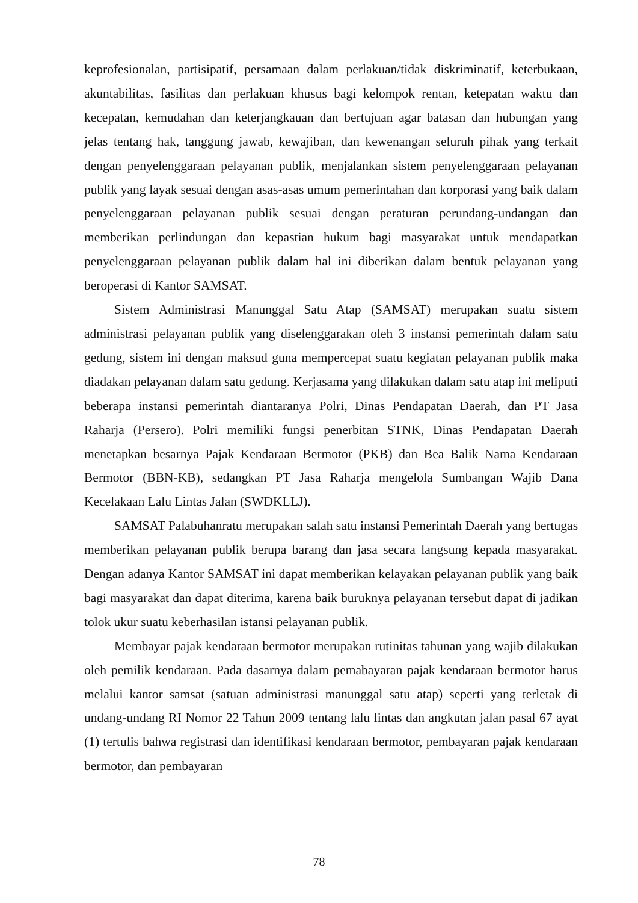keprofesionalan, partisipatif, persamaan dalam perlakuan/tidak diskriminatif, keterbukaan, akuntabilitas, fasilitas dan perlakuan khusus bagi kelompok rentan, ketepatan waktu dan kecepatan, kemudahan dan keterjangkauan dan bertujuan agar batasan dan hubungan yang jelas tentang hak, tanggung jawab, kewajiban, dan kewenangan seluruh pihak yang terkait dengan penyelenggaraan pelayanan publik, menjalankan sistem penyelenggaraan pelayanan publik yang layak sesuai dengan asas-asas umum pemerintahan dan korporasi yang baik dalam penyelenggaraan pelayanan publik sesuai dengan peraturan perundang-undangan dan memberikan perlindungan dan kepastian hukum bagi masyarakat untuk mendapatkan penyelenggaraan pelayanan publik dalam hal ini diberikan dalam bentuk pelayanan yang beroperasi di Kantor SAMSAT.
Sistem Administrasi Manunggal Satu Atap (SAMSAT) merupakan suatu sistem administrasi pelayanan publik yang diselenggarakan oleh 3 instansi pemerintah dalam satu gedung, sistem ini dengan maksud guna mempercepat suatu kegiatan pelayanan publik maka diadakan pelayanan dalam satu gedung. Kerjasama yang dilakukan dalam satu atap ini meliputi beberapa instansi pemerintah diantaranya Polri, Dinas Pendapatan Daerah, dan PT Jasa Raharja (Persero). Polri memiliki fungsi penerbitan STNK, Dinas Pendapatan Daerah menetapkan besarnya Pajak Kendaraan Bermotor (PKB) dan Bea Balik Nama Kendaraan Bermotor (BBN-KB), sedangkan PT Jasa Raharja mengelola Sumbangan Wajib Dana Kecelakaan Lalu Lintas Jalan (SWDKLLJ).
SAMSAT Palabuhanratu merupakan salah satu instansi Pemerintah Daerah yang bertugas memberikan pelayanan publik berupa barang dan jasa secara langsung kepada masyarakat. Dengan adanya Kantor SAMSAT ini dapat memberikan kelayakan pelayanan publik yang baik bagi masyarakat dan dapat diterima, karena baik buruknya pelayanan tersebut dapat di jadikan tolok ukur suatu keberhasilan istansi pelayanan publik.
Membayar pajak kendaraan bermotor merupakan rutinitas tahunan yang wajib dilakukan oleh pemilik kendaraan. Pada dasarnya dalam pemabayaran pajak kendaraan bermotor harus melalui kantor samsat (satuan administrasi manunggal satu atap) seperti yang terletak di undang-undang RI Nomor 22 Tahun 2009 tentang lalu lintas dan angkutan jalan pasal 67 ayat (1) tertulis bahwa registrasi dan identifikasi kendaraan bermotor, pembayaran pajak kendaraan bermotor, dan pembayaran
78